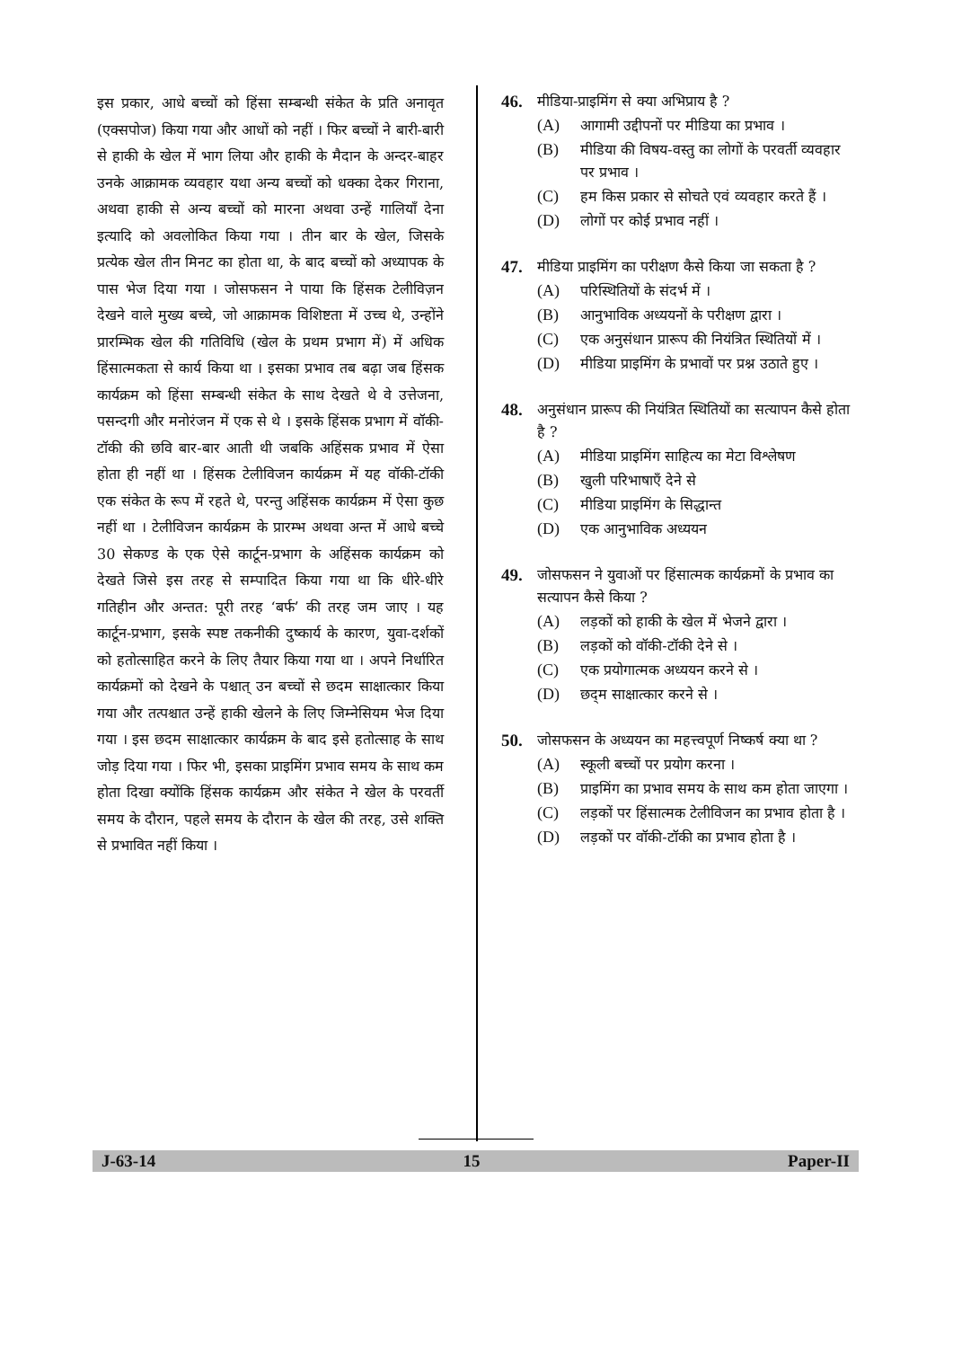इस प्रकार, आधे बच्चों को हिंसा सम्बन्धी संकेत के प्रति अनावृत (एक्सपोज) किया गया और आधों को नहीं । फिर बच्चों ने बारी-बारी से हाकी के खेल में भाग लिया और हाकी के मैदान के अन्दर-बाहर उनके आक्रामक व्यवहार यथा अन्य बच्चों को धक्का देकर गिराना, अथवा हाकी से अन्य बच्चों को मारना अथवा उन्हें गालियाँ देना इत्यादि को अवलोकित किया गया । तीन बार के खेल, जिसके प्रत्येक खेल तीन मिनट का होता था, के बाद बच्चों को अध्यापक के पास भेज दिया गया । जोसफसन ने पाया कि हिंसक टेलीविज़न देखने वाले मुख्य बच्चे, जो आक्रामक विशिष्टता में उच्च थे, उन्होंने प्रारम्भिक खेल की गतिविधि (खेल के प्रथम प्रभाग में) में अधिक हिंसात्मकता से कार्य किया था । इसका प्रभाव तब बढ़ा जब हिंसक कार्यक्रम को हिंसा सम्बन्धी संकेत के साथ देखते थे वे उत्तेजना, पसन्दगी और मनोरंजन में एक से थे । इसके हिंसक प्रभाग में वॉकी-टॉकी की छवि बार-बार आती थी जबकि अहिंसक प्रभाव में ऐसा होता ही नहीं था । हिंसक टेलीविजन कार्यक्रम में यह वॉकी-टॉकी एक संकेत के रूप में रहते थे, परन्तु अहिंसक कार्यक्रम में ऐसा कुछ नहीं था । टेलीविजन कार्यक्रम के प्रारम्भ अथवा अन्त में आधे बच्चे 30 सेकण्ड के एक ऐसे कार्टून-प्रभाग के अहिंसक कार्यक्रम को देखते जिसे इस तरह से सम्पादित किया गया था कि धीरे-धीरे गतिहीन और अन्तत: पूरी तरह ‘बर्फ’ की तरह जम जाए । यह कार्टून-प्रभाग, इसके स्पष्ट तकनीकी दुष्कार्य के कारण, युवा-दर्शकों को हतोत्साहित करने के लिए तैयार किया गया था । अपने निर्धारित कार्यक्रमों को देखने के पश्चात् उन बच्चों से छदम साक्षात्कार किया गया और तत्पश्चात उन्हें हाकी खेलने के लिए जिम्नेसियम भेज दिया गया । इस छदम साक्षात्कार कार्यक्रम के बाद इसे हतोत्साह के साथ जोड़ दिया गया । फिर भी, इसका प्राइमिंग प्रभाव समय के साथ कम होता दिखा क्योंकि हिंसक कार्यक्रम और संकेत ने खेल के परवर्ती समय के दौरान, पहले समय के दौरान के खेल की तरह, उसे शक्ति से प्रभावित नहीं किया ।
46.
मीडिया-प्राइमिंग से क्या अभिप्राय है ?
(A) आगामी उद्दीपनों पर मीडिया का प्रभाव ।
(B) मीडिया की विषय-वस्तु का लोगों के परवर्ती व्यवहार पर प्रभाव ।
(C) हम किस प्रकार से सोचते एवं व्यवहार करते हैं ।
(D) लोगों पर कोई प्रभाव नहीं ।
47.
मीडिया प्राइमिंग का परीक्षण कैसे किया जा सकता है ?
(A) परिस्थितियों के संदर्भ में ।
(B) आनुभाविक अध्ययनों के परीक्षण द्वारा ।
(C) एक अनुसंधान प्रारूप की नियंत्रित स्थितियों में ।
(D) मीडिया प्राइमिंग के प्रभावों पर प्रश्न उठाते हुए ।
48.
अनुसंधान प्रारूप की नियंत्रित स्थितियों का सत्यापन कैसे होता है ?
(A) मीडिया प्राइमिंग साहित्य का मेटा विश्लेषण
(B) खुली परिभाषाएँ देने से
(C) मीडिया प्राइमिंग के सिद्धान्त
(D) एक आनुभाविक अध्ययन
49.
जोसफसन ने युवाओं पर हिंसात्मक कार्यक्रमों के प्रभाव का सत्यापन कैसे किया ?
(A) लड़कों को हाकी के खेल में भेजने द्वारा ।
(B) लड़कों को वॉकी-टॉकी देने से ।
(C) एक प्रयोगात्मक अध्ययन करने से ।
(D) छद्‌म साक्षात्कार करने से ।
50.
जोसफसन के अध्ययन का महत्त्वपूर्ण निष्कर्ष क्या था ?
(A) स्कूली बच्चों पर प्रयोग करना ।
(B) प्राइमिंग का प्रभाव समय के साथ कम होता जाएगा ।
(C) लड़कों पर हिंसात्मक टेलीविजन का प्रभाव होता है ।
(D) लड़कों पर वॉकी-टॉकी का प्रभाव होता है ।
J-63-14 15 Paper-II